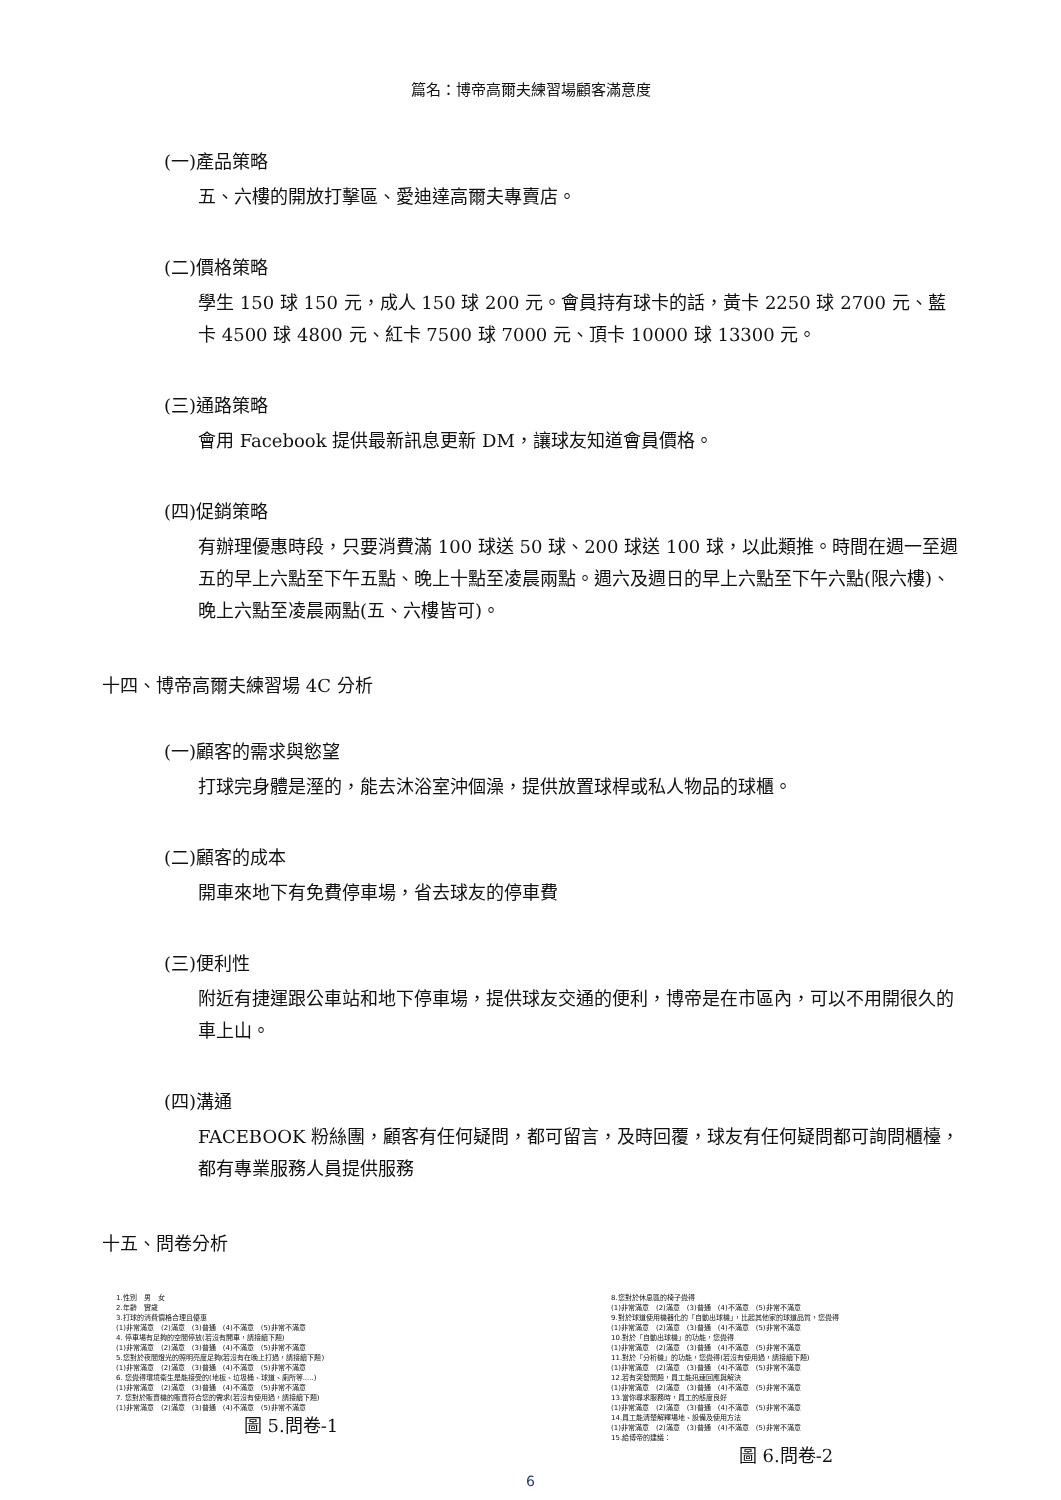篇名：博帝高爾夫練習場顧客滿意度
(一)產品策略
五、六樓的開放打擊區、愛迪達高爾夫專賣店。
(二)價格策略
學生 150 球 150 元，成人 150 球 200 元。會員持有球卡的話，黃卡 2250 球 2700 元、藍卡 4500 球 4800 元、紅卡 7500 球 7000 元、頂卡 10000 球 13300 元。
(三)通路策略
會用 Facebook 提供最新訊息更新 DM，讓球友知道會員價格。
(四)促銷策略
有辦理優惠時段，只要消費滿 100 球送 50 球、200 球送 100 球，以此類推。時間在週一至週五的早上六點至下午五點、晚上十點至凌晨兩點。週六及週日的早上六點至下午六點(限六樓)、晚上六點至凌晨兩點(五、六樓皆可)。
十四、博帝高爾夫練習場 4C 分析
(一)顧客的需求與慾望
打球完身體是溼的，能去沐浴室沖個澡，提供放置球桿或私人物品的球櫃。
(二)顧客的成本
開車來地下有免費停車場，省去球友的停車費
(三)便利性
附近有捷運跟公車站和地下停車場，提供球友交通的便利，博帝是在市區內，可以不用開很久的車上山。
(四)溝通
FACEBOOK 粉絲團，顧客有任何疑問，都可留言，及時回覆，球友有任何疑問都可詢問櫃檯，都有專業服務人員提供服務
十五、問卷分析
1.性別　男　女
2.年齡　實歲
3.打球的消費價格合理且優惠
(1)非常滿意　(2)滿意　(3)普通　(4)不滿意　(5)非常不滿意
4. 停車場有足夠的空間停放(若沒有開車，請接續下題)
(1)非常滿意　(2)滿意　(3)普通　(4)不滿意　(5)非常不滿意
5.您對於夜間燈光的照明亮度足夠(若沒有在晚上打過，請接續下題)
(1)非常滿意　(2)滿意　(3)普通　(4)不滿意　(5)非常不滿意
6. 您覺得環境衛生是能接受的(地板、垃圾桶、球道、廁所等.....)
(1)非常滿意　(2)滿意　(3)普通　(4)不滿意　(5)非常不滿意
7. 您對於販賣機的販賣符合您的需求(若沒有使用過，請接續下題)
(1)非常滿意　(2)滿意　(3)普通　(4)不滿意　(5)非常不滿意
圖 5.問卷-1
8.您對於休息區的椅子覺得
(1)非常滿意　(2)滿意　(3)普通　(4)不滿意　(5)非常不滿意
9.對於球道使用機器化的「自動出球機」，比起其他家的球道品質，您覺得
(1)非常滿意　(2)滿意　(3)普通　(4)不滿意　(5)非常不滿意
10.對於「自動出球機」的功能，您覺得
(1)非常滿意　(2)滿意　(3)普通　(4)不滿意　(5)非常不滿意
11.對於「分析機」的功能，您覺得(若沒有使用過，請接續下題)
(1)非常滿意　(2)滿意　(3)普通　(4)不滿意　(5)非常不滿意
12.若有突發問題，員工能迅速回應與解決
(1)非常滿意　(2)滿意　(3)普通　(4)不滿意　(5)非常不滿意
13.當你尋求服務時，員工的態度良好
(1)非常滿意　(2)滿意　(3)普通　(4)不滿意　(5)非常不滿意
14.員工能清楚解釋場地、設備及使用方法
(1)非常滿意　(2)滿意　(3)普通　(4)不滿意　(5)非常不滿意
15.給博帝的建議：
圖 6.問卷-2
6